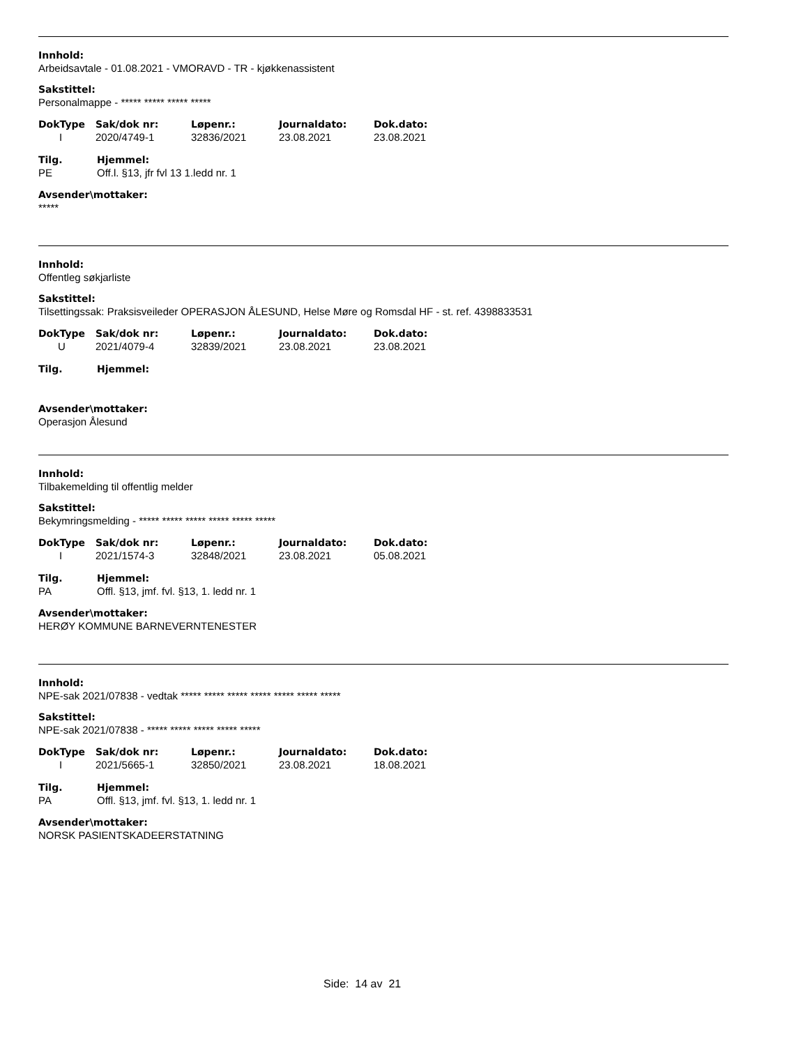Innhold:
Arbeidsavtale - 01.08.2021 - VMORAVD - TR - kjøkkenassistent
Sakstittel:
Personalmappe - ***** ***** ***** *****
| DokType | Sak/dok nr: | Løpenr.: | Journaldato: | Dok.dato: |
| --- | --- | --- | --- | --- |
| I | 2020/4749-1 | 32836/2021 | 23.08.2021 | 23.08.2021 |
| Tilg. | Hjemmel: |
| --- | --- |
| PE | Off.l. §13, jfr fvl 13 1.ledd nr. 1 |
Avsender\mottaker:
*****
Innhold:
Offentleg søkjarliste
Sakstittel:
Tilsettingssak: Praksisveileder OPERASJON ÅLESUND, Helse Møre og Romsdal HF - st. ref. 4398833531
| DokType | Sak/dok nr: | Løpenr.: | Journaldato: | Dok.dato: |
| --- | --- | --- | --- | --- |
| U | 2021/4079-4 | 32839/2021 | 23.08.2021 | 23.08.2021 |
| Tilg. | Hjemmel: |
| --- | --- |
Avsender\mottaker:
Operasjon Ålesund
Innhold:
Tilbakemelding til offentlig melder
Sakstittel:
Bekymringsmelding - ***** ***** ***** ***** ***** *****
| DokType | Sak/dok nr: | Løpenr.: | Journaldato: | Dok.dato: |
| --- | --- | --- | --- | --- |
| I | 2021/1574-3 | 32848/2021 | 23.08.2021 | 05.08.2021 |
| Tilg. | Hjemmel: |
| --- | --- |
| PA | Offl. §13, jmf. fvl. §13, 1. ledd nr. 1 |
Avsender\mottaker:
HERØY KOMMUNE BARNEVERNTENESTER
Innhold:
NPE-sak 2021/07838 - vedtak ***** ***** ***** ***** ***** ***** *****
Sakstittel:
NPE-sak 2021/07838 - ***** ***** ***** ***** *****
| DokType | Sak/dok nr: | Løpenr.: | Journaldato: | Dok.dato: |
| --- | --- | --- | --- | --- |
| I | 2021/5665-1 | 32850/2021 | 23.08.2021 | 18.08.2021 |
| Tilg. | Hjemmel: |
| --- | --- |
| PA | Offl. §13, jmf. fvl. §13, 1. ledd nr. 1 |
Avsender\mottaker:
NORSK PASIENTSKADEERSTATNING
Side: 14 av 21